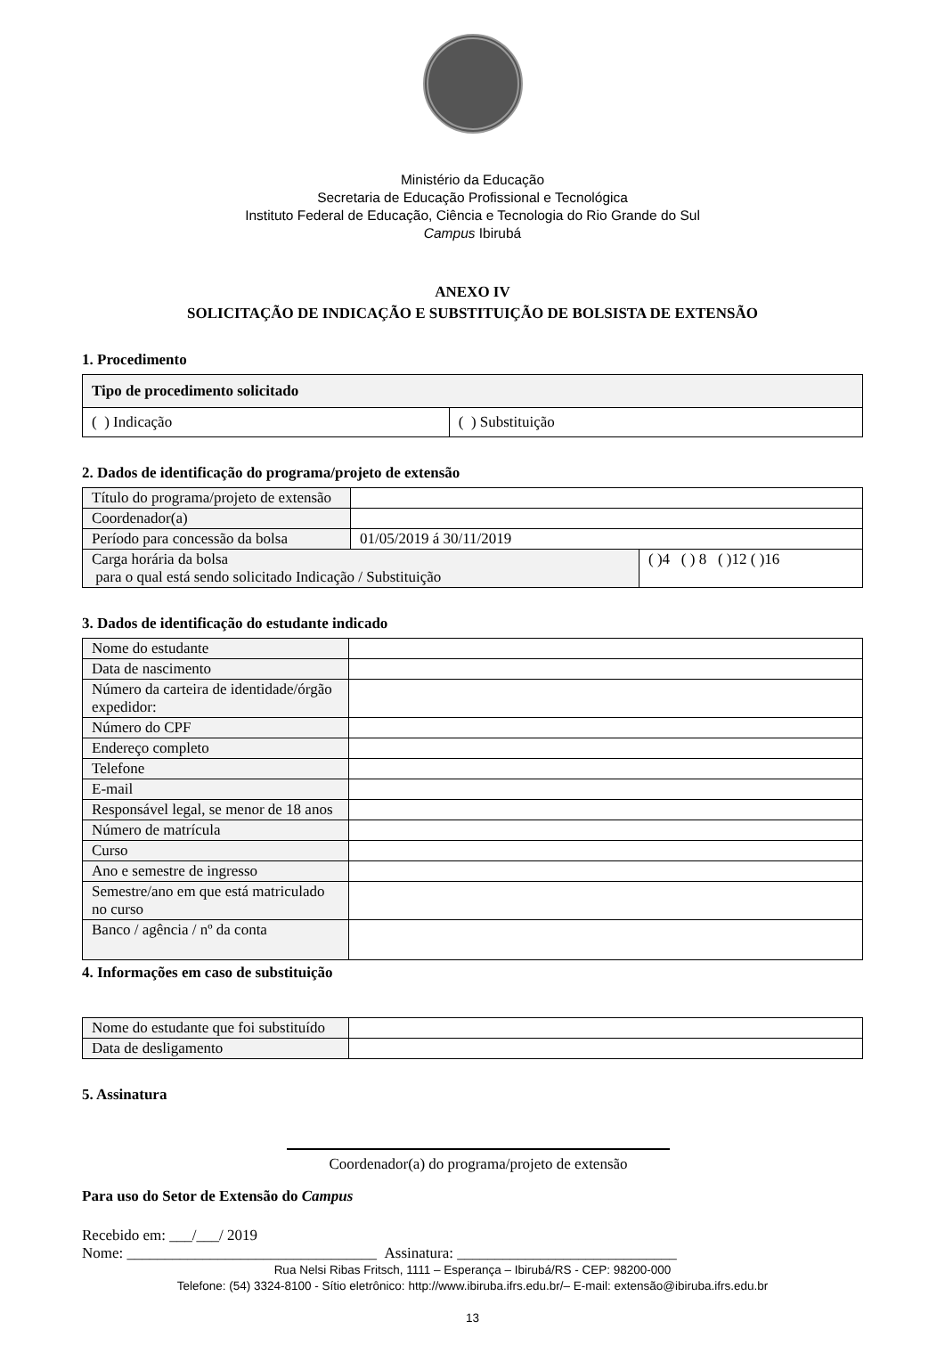Ministério da Educação
Secretaria de Educação Profissional e Tecnológica
Instituto Federal de Educação, Ciência e Tecnologia do Rio Grande do Sul
Campus Ibirubá
ANEXO IV
SOLICITAÇÃO DE INDICAÇÃO E SUBSTITUIÇÃO DE BOLSISTA DE EXTENSÃO
1. Procedimento
| Tipo de procedimento solicitado | |
| --- | --- |
| ( ) Indicação | ( ) Substituição |
2. Dados de identificação do programa/projeto de extensão
| Título do programa/projeto de extensão | | |
| Coordenador(a) | | |
| Período para concessão da bolsa | 01/05/2019 á 30/11/2019 | |
| Carga horária da bolsa para o qual está sendo solicitado Indicação / Substituição | | ( )4 ( ) 8 ( )12 ( )16 |
3. Dados de identificação do estudante indicado
| Nome do estudante | |
| Data de nascimento | |
| Número da carteira de identidade/órgão expedidor: | |
| Número do CPF | |
| Endereço completo | |
| Telefone | |
| E-mail | |
| Responsável legal, se menor de 18 anos | |
| Número de matrícula | |
| Curso | |
| Ano e semestre de ingresso | |
| Semestre/ano em que está matriculado no curso | |
| Banco / agência / nº da conta | |
4. Informações em caso de substituição
| Nome do estudante que foi substituído | |
| Data de desligamento | |
5. Assinatura
Coordenador(a) do programa/projeto de extensão
Para uso do Setor de Extensão do Campus
Recebido em: ___/___/ 2019
Nome: _________________________________ Assinatura: _____________________________
Rua Nelsi Ribas Fritsch, 1111 – Esperança – Ibirubá/RS - CEP: 98200-000
Telefone: (54) 3324-8100 - Sítio eletrônico: http://www.ibiruba.ifrs.edu.br/– E-mail: extensão@ibiruba.ifrs.edu.br
13